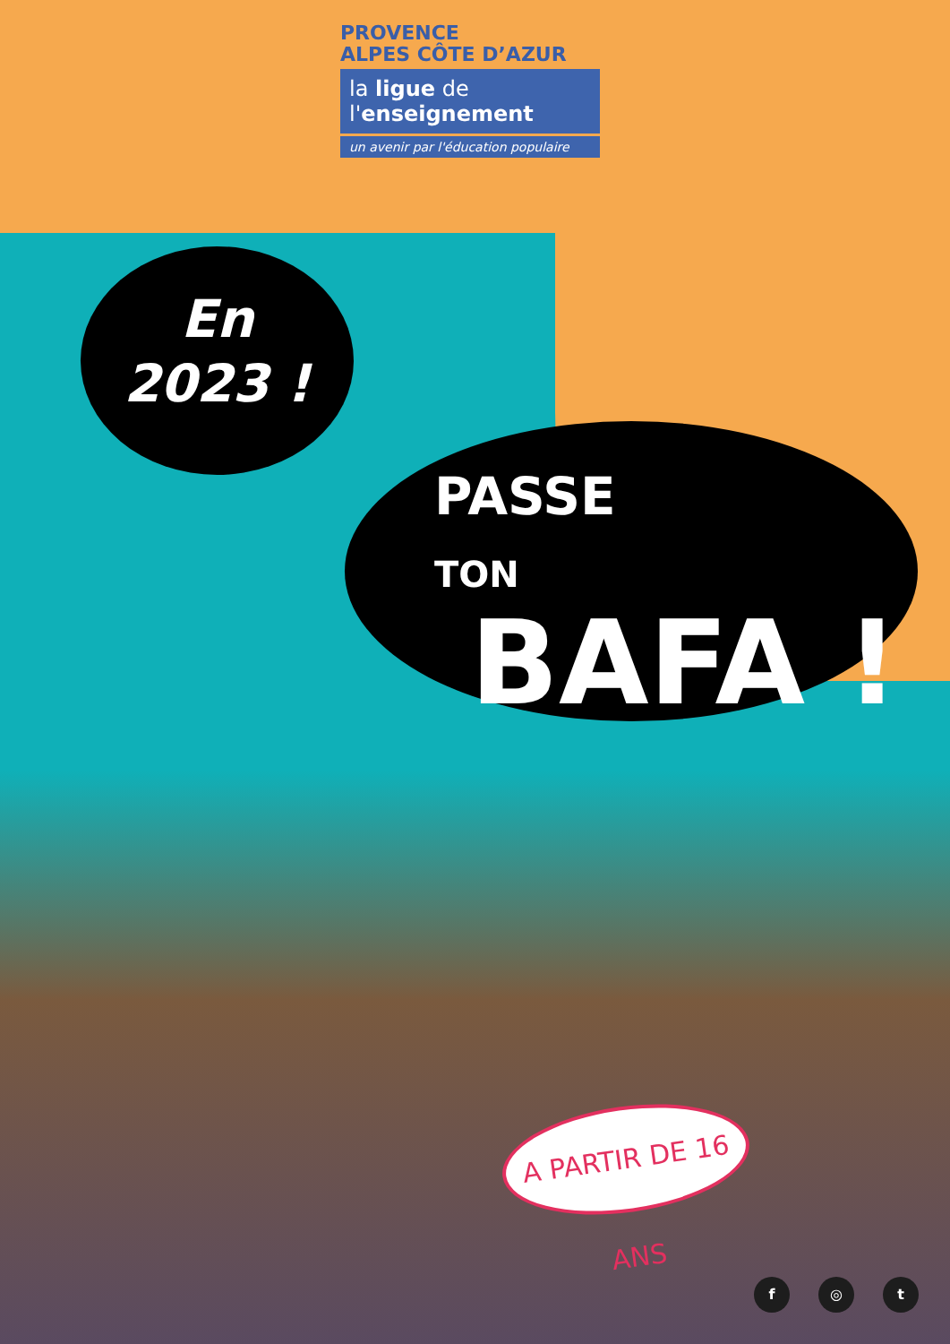PROVENCE
ALPES CÔTE D’AZUR
la ligue de
l'enseignement
un avenir par l'éducation populaire
En
2023 !
PASSE
TON BAFA !
A PARTIR DE 16 ANS
f ◎ t